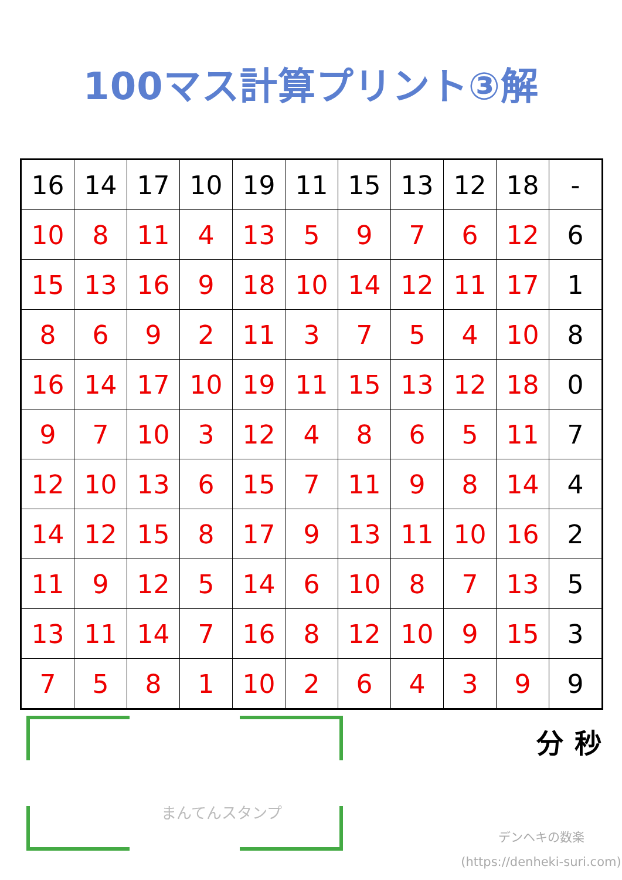100マス計算プリント③解
| 16 | 14 | 17 | 10 | 19 | 11 | 15 | 13 | 12 | 18 | - |
| 10 | 8 | 11 | 4 | 13 | 5 | 9 | 7 | 6 | 12 | 6 |
| 15 | 13 | 16 | 9 | 18 | 10 | 14 | 12 | 11 | 17 | 1 |
| 8 | 6 | 9 | 2 | 11 | 3 | 7 | 5 | 4 | 10 | 8 |
| 16 | 14 | 17 | 10 | 19 | 11 | 15 | 13 | 12 | 18 | 0 |
| 9 | 7 | 10 | 3 | 12 | 4 | 8 | 6 | 5 | 11 | 7 |
| 12 | 10 | 13 | 6 | 15 | 7 | 11 | 9 | 8 | 14 | 4 |
| 14 | 12 | 15 | 8 | 17 | 9 | 13 | 11 | 10 | 16 | 2 |
| 11 | 9 | 12 | 5 | 14 | 6 | 10 | 8 | 7 | 13 | 5 |
| 13 | 11 | 14 | 7 | 16 | 8 | 12 | 10 | 9 | 15 | 3 |
| 7 | 5 | 8 | 1 | 10 | 2 | 6 | 4 | 3 | 9 | 9 |
まんてんスタンプ
分 秒
デンヘキの数楽
(https://denheki-suri.com)